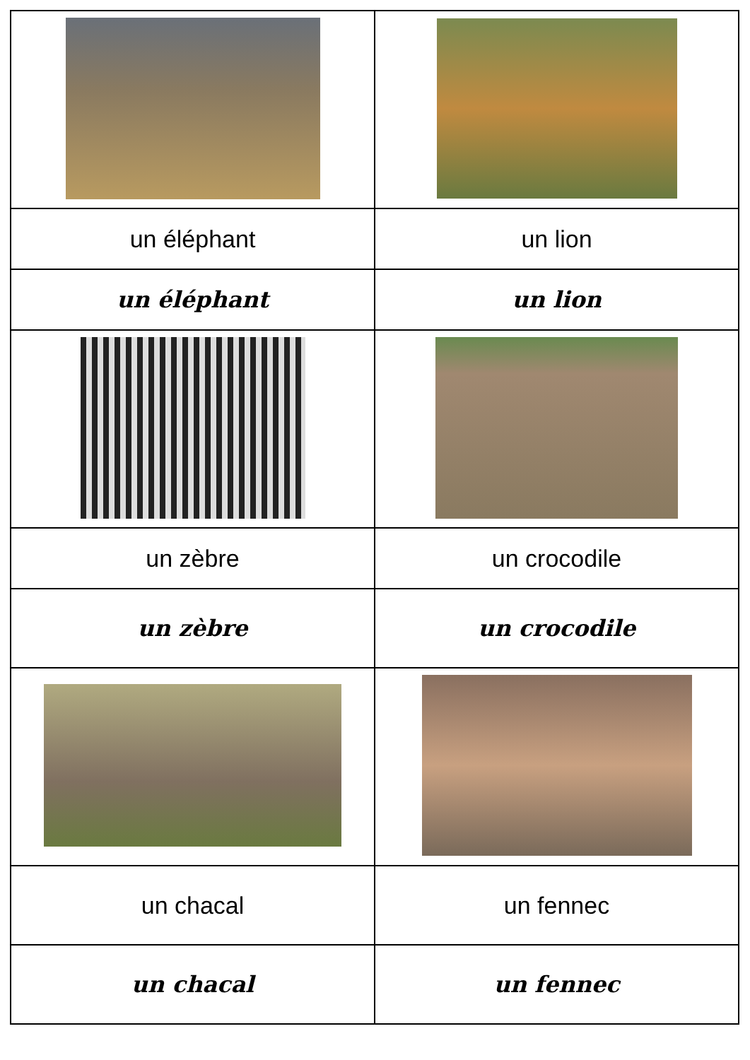| un éléphant | un lion |
| un éléphant | un lion |
| un zèbre | un crocodile |
| un zèbre | un crocodile |
| un chacal | un fennec |
| un chacal | un fennec |